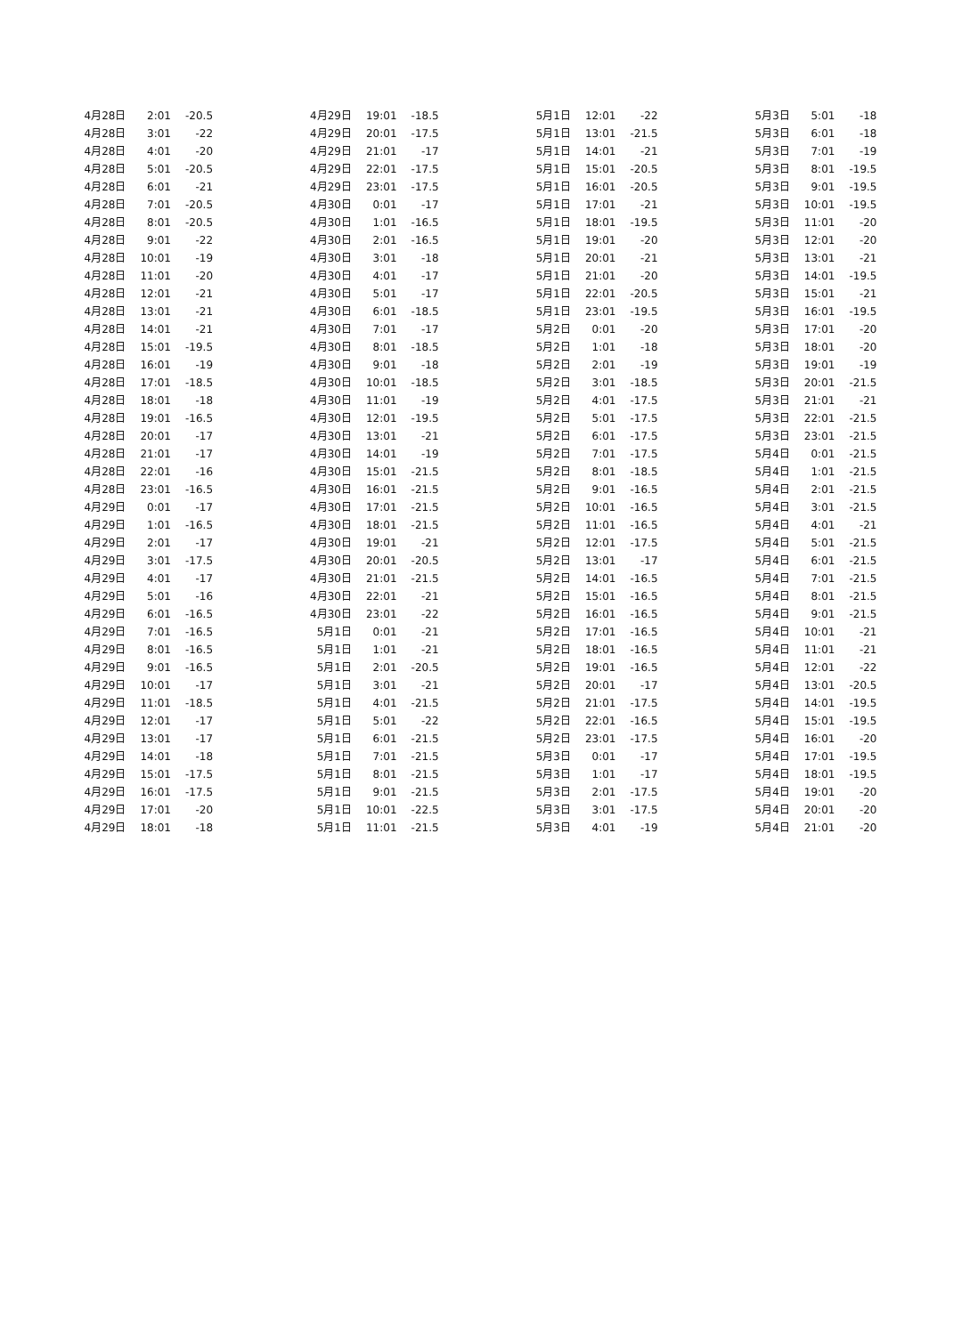| 4月28日 | 2:01 | -20.5 |
| 4月28日 | 3:01 | -22 |
| 4月28日 | 4:01 | -20 |
| 4月28日 | 5:01 | -20.5 |
| 4月28日 | 6:01 | -21 |
| 4月28日 | 7:01 | -20.5 |
| 4月28日 | 8:01 | -20.5 |
| 4月28日 | 9:01 | -22 |
| 4月28日 | 10:01 | -19 |
| 4月28日 | 11:01 | -20 |
| 4月28日 | 12:01 | -21 |
| 4月28日 | 13:01 | -21 |
| 4月28日 | 14:01 | -21 |
| 4月28日 | 15:01 | -19.5 |
| 4月28日 | 16:01 | -19 |
| 4月28日 | 17:01 | -18.5 |
| 4月28日 | 18:01 | -18 |
| 4月28日 | 19:01 | -16.5 |
| 4月28日 | 20:01 | -17 |
| 4月28日 | 21:01 | -17 |
| 4月28日 | 22:01 | -16 |
| 4月28日 | 23:01 | -16.5 |
| 4月29日 | 0:01 | -17 |
| 4月29日 | 1:01 | -16.5 |
| 4月29日 | 2:01 | -17 |
| 4月29日 | 3:01 | -17.5 |
| 4月29日 | 4:01 | -17 |
| 4月29日 | 5:01 | -16 |
| 4月29日 | 6:01 | -16.5 |
| 4月29日 | 7:01 | -16.5 |
| 4月29日 | 8:01 | -16.5 |
| 4月29日 | 9:01 | -16.5 |
| 4月29日 | 10:01 | -17 |
| 4月29日 | 11:01 | -18.5 |
| 4月29日 | 12:01 | -17 |
| 4月29日 | 13:01 | -17 |
| 4月29日 | 14:01 | -18 |
| 4月29日 | 15:01 | -17.5 |
| 4月29日 | 16:01 | -17.5 |
| 4月29日 | 17:01 | -20 |
| 4月29日 | 18:01 | -18 |
| 4月29日 | 19:01 | -18.5 |
| 4月29日 | 20:01 | -17.5 |
| 4月29日 | 21:01 | -17 |
| 4月29日 | 22:01 | -17.5 |
| 4月29日 | 23:01 | -17.5 |
| 4月30日 | 0:01 | -17 |
| 4月30日 | 1:01 | -16.5 |
| 4月30日 | 2:01 | -16.5 |
| 4月30日 | 3:01 | -18 |
| 4月30日 | 4:01 | -17 |
| 4月30日 | 5:01 | -17 |
| 4月30日 | 6:01 | -18.5 |
| 4月30日 | 7:01 | -17 |
| 4月30日 | 8:01 | -18.5 |
| 4月30日 | 9:01 | -18 |
| 4月30日 | 10:01 | -18.5 |
| 4月30日 | 11:01 | -19 |
| 4月30日 | 12:01 | -19.5 |
| 4月30日 | 13:01 | -21 |
| 4月30日 | 14:01 | -19 |
| 4月30日 | 15:01 | -21.5 |
| 4月30日 | 16:01 | -21.5 |
| 4月30日 | 17:01 | -21.5 |
| 4月30日 | 18:01 | -21.5 |
| 4月30日 | 19:01 | -21 |
| 4月30日 | 20:01 | -20.5 |
| 4月30日 | 21:01 | -21.5 |
| 4月30日 | 22:01 | -21 |
| 4月30日 | 23:01 | -22 |
| 5月1日 | 0:01 | -21 |
| 5月1日 | 1:01 | -21 |
| 5月1日 | 2:01 | -20.5 |
| 5月1日 | 3:01 | -21 |
| 5月1日 | 4:01 | -21.5 |
| 5月1日 | 5:01 | -22 |
| 5月1日 | 6:01 | -21.5 |
| 5月1日 | 7:01 | -21.5 |
| 5月1日 | 8:01 | -21.5 |
| 5月1日 | 9:01 | -21.5 |
| 5月1日 | 10:01 | -22.5 |
| 5月1日 | 11:01 | -21.5 |
| 5月1日 | 12:01 | -22 |
| 5月1日 | 13:01 | -21.5 |
| 5月1日 | 14:01 | -21 |
| 5月1日 | 15:01 | -20.5 |
| 5月1日 | 16:01 | -20.5 |
| 5月1日 | 17:01 | -21 |
| 5月1日 | 18:01 | -19.5 |
| 5月1日 | 19:01 | -20 |
| 5月1日 | 20:01 | -21 |
| 5月1日 | 21:01 | -20 |
| 5月1日 | 22:01 | -20.5 |
| 5月1日 | 23:01 | -19.5 |
| 5月2日 | 0:01 | -20 |
| 5月2日 | 1:01 | -18 |
| 5月2日 | 2:01 | -19 |
| 5月2日 | 3:01 | -18.5 |
| 5月2日 | 4:01 | -17.5 |
| 5月2日 | 5:01 | -17.5 |
| 5月2日 | 6:01 | -17.5 |
| 5月2日 | 7:01 | -17.5 |
| 5月2日 | 8:01 | -18.5 |
| 5月2日 | 9:01 | -16.5 |
| 5月2日 | 10:01 | -16.5 |
| 5月2日 | 11:01 | -16.5 |
| 5月2日 | 12:01 | -17.5 |
| 5月2日 | 13:01 | -17 |
| 5月2日 | 14:01 | -16.5 |
| 5月2日 | 15:01 | -16.5 |
| 5月2日 | 16:01 | -16.5 |
| 5月2日 | 17:01 | -16.5 |
| 5月2日 | 18:01 | -16.5 |
| 5月2日 | 19:01 | -16.5 |
| 5月2日 | 20:01 | -17 |
| 5月2日 | 21:01 | -17.5 |
| 5月2日 | 22:01 | -16.5 |
| 5月2日 | 23:01 | -17.5 |
| 5月3日 | 0:01 | -17 |
| 5月3日 | 1:01 | -17 |
| 5月3日 | 2:01 | -17.5 |
| 5月3日 | 3:01 | -17.5 |
| 5月3日 | 4:01 | -19 |
| 5月3日 | 5:01 | -18 |
| 5月3日 | 6:01 | -18 |
| 5月3日 | 7:01 | -19 |
| 5月3日 | 8:01 | -19.5 |
| 5月3日 | 9:01 | -19.5 |
| 5月3日 | 10:01 | -19.5 |
| 5月3日 | 11:01 | -20 |
| 5月3日 | 12:01 | -20 |
| 5月3日 | 13:01 | -21 |
| 5月3日 | 14:01 | -19.5 |
| 5月3日 | 15:01 | -21 |
| 5月3日 | 16:01 | -19.5 |
| 5月3日 | 17:01 | -20 |
| 5月3日 | 18:01 | -20 |
| 5月3日 | 19:01 | -19 |
| 5月3日 | 20:01 | -21.5 |
| 5月3日 | 21:01 | -21 |
| 5月3日 | 22:01 | -21.5 |
| 5月3日 | 23:01 | -21.5 |
| 5月4日 | 0:01 | -21.5 |
| 5月4日 | 1:01 | -21.5 |
| 5月4日 | 2:01 | -21.5 |
| 5月4日 | 3:01 | -21.5 |
| 5月4日 | 4:01 | -21 |
| 5月4日 | 5:01 | -21.5 |
| 5月4日 | 6:01 | -21.5 |
| 5月4日 | 7:01 | -21.5 |
| 5月4日 | 8:01 | -21.5 |
| 5月4日 | 9:01 | -21.5 |
| 5月4日 | 10:01 | -21 |
| 5月4日 | 11:01 | -21 |
| 5月4日 | 12:01 | -22 |
| 5月4日 | 13:01 | -20.5 |
| 5月4日 | 14:01 | -19.5 |
| 5月4日 | 15:01 | -19.5 |
| 5月4日 | 16:01 | -20 |
| 5月4日 | 17:01 | -19.5 |
| 5月4日 | 18:01 | -19.5 |
| 5月4日 | 19:01 | -20 |
| 5月4日 | 20:01 | -20 |
| 5月4日 | 21:01 | -20 |